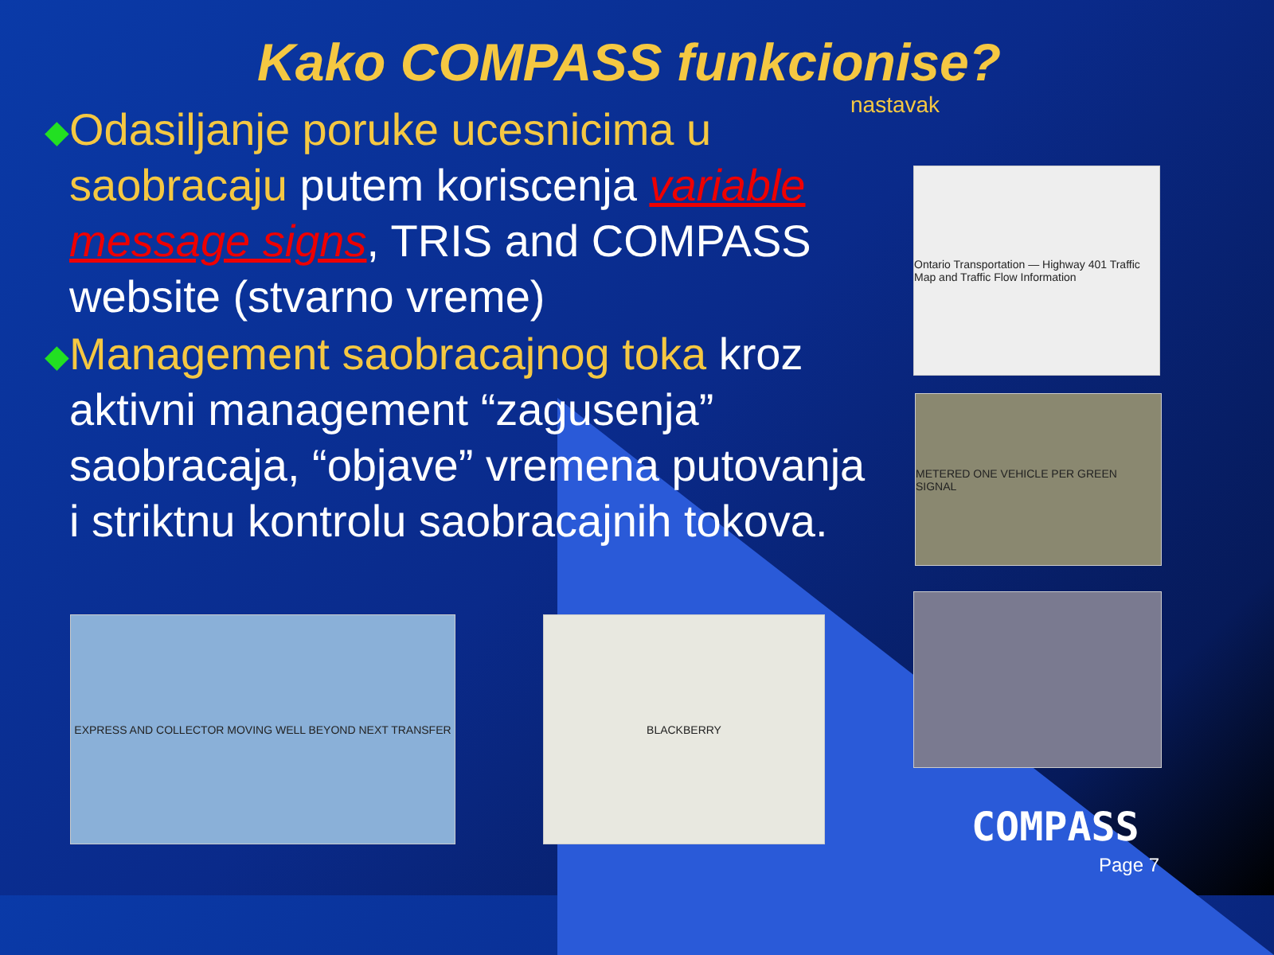Kako COMPASS funkcionise?
nastavak
◆
Odasiljanje poruke ucesnicima u saobracaju putem koriscenja variable message signs, TRIS and COMPASS website (stvarno vreme)
◆
Management saobracajnog toka kroz aktivni management “zagusenja” saobracaja, “objave” vremena putovanja i striktnu kontrolu saobracajnih tokova.
Ontario Transportation — Highway 401 Traffic Map and Traffic Flow Information
METERED ONE VEHICLE PER GREEN SIGNAL
EXPRESS AND COLLECTOR MOVING WELL BEYOND NEXT TRANSFER BLACKBERRY
COMPASS
Page 7